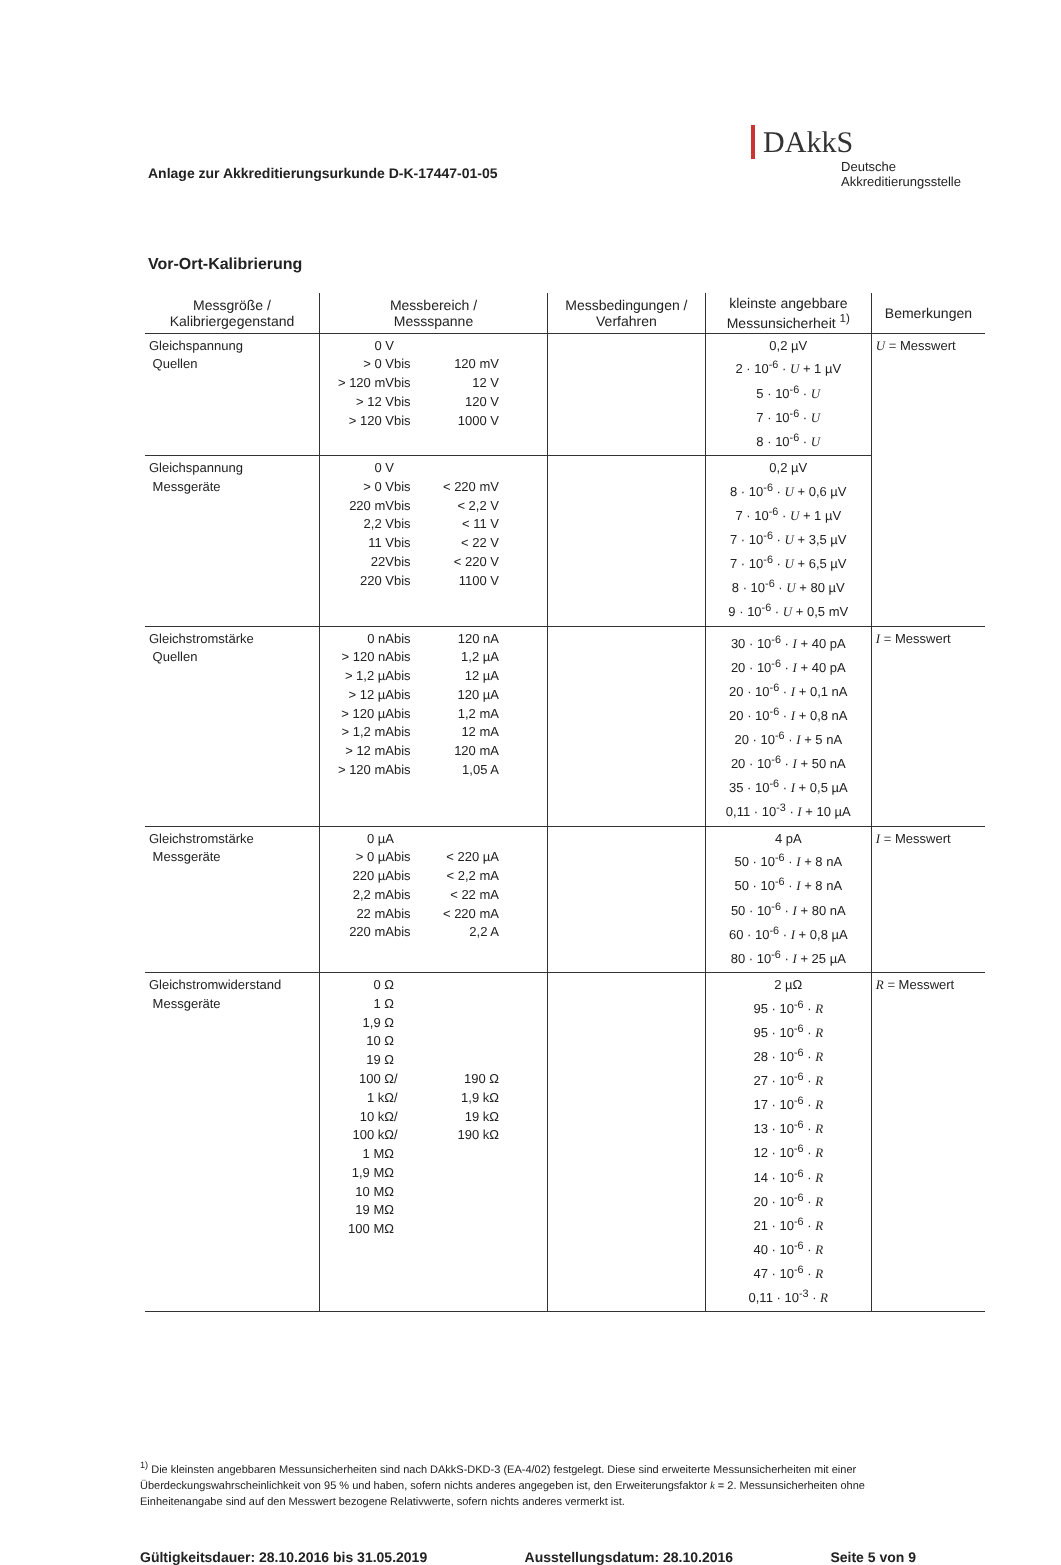Anlage zur Akkreditierungsurkunde D-K-17447-01-05
DAkkS
Deutsche
Akkreditierungsstelle
Vor-Ort-Kalibrierung
| Messgröße / Kalibriergegenstand | Messbereich / Messspanne | Messbedingungen / Verfahren | kleinste angebbare Messunsicherheit <sup>1)</sup> | Bemerkungen |
| --- | --- | --- | --- | --- |
| Gleichspannung Quellen | 0 V > 0 V bis 120 mV > 120 mV bis 12 V > 12 V bis 120 V > 120 V bis 1000 V | | 0,2 µV 2 · 10<sup>-6</sup> · U + 1 µV 5 · 10<sup>-6</sup> · U 7 · 10<sup>-6</sup> · U 8 · 10<sup>-6</sup> · U | U = Messwert |
| Gleichspannung Messgeräte | 0 V > 0 V bis < 220 mV 220 mV bis < 2,2 V 2,2 V bis < 11 V 11 V bis < 22 V 22V bis < 220 V 220 V bis 1100 V | | 0,2 µV 8 · 10<sup>-6</sup> · U + 0,6 µV 7 · 10<sup>-6</sup> · U + 1 µV 7 · 10<sup>-6</sup> · U + 3,5 µV 7 · 10<sup>-6</sup> · U + 6,5 µV 8 · 10<sup>-6</sup> · U + 80 µV 9 · 10<sup>-6</sup> · U + 0,5 mV | |
| Gleichstromstärke Quellen | 0 nA bis 120 nA > 120 nA bis 1,2 µA > 1,2 µA bis 12 µA > 12 µA bis 120 µA > 120 µA bis 1,2 mA > 1,2 mA bis 12 mA > 12 mA bis 120 mA > 120 mA bis 1,05 A | | 30 · 10<sup>-6</sup> · I + 40 pA 20 · 10<sup>-6</sup> · I + 40 pA 20 · 10<sup>-6</sup> · I + 0,1 nA 20 · 10<sup>-6</sup> · I + 0,8 nA 20 · 10<sup>-6</sup> · I + 5 nA 20 · 10<sup>-6</sup> · I + 50 nA 35 · 10<sup>-6</sup> · I + 0,5 µA 0,11 · 10<sup>-3</sup> · I + 10 µA | I = Messwert |
| Gleichstromstärke Messgeräte | 0 µA > 0 µA bis < 220 µA 220 µA bis < 2,2 mA 2,2 mA bis < 22 mA 22 mA bis < 220 mA 220 mA bis 2,2 A | | 4 pA 50 · 10<sup>-6</sup> · I + 8 nA 50 · 10<sup>-6</sup> · I + 8 nA 50 · 10<sup>-6</sup> · I + 80 nA 60 · 10<sup>-6</sup> · I + 0,8 µA 80 · 10<sup>-6</sup> · I + 25 µA | I = Messwert |
| Gleichstromwiderstand Messgeräte | 0 Ω 1 Ω 1,9 Ω 10 Ω 19 Ω 100 Ω / 190 Ω 1 kΩ / 1,9 kΩ 10 kΩ / 19 kΩ 100 kΩ / 190 kΩ 1 MΩ 1,9 MΩ 10 MΩ 19 MΩ 100 MΩ | | 2 µΩ 95 · 10<sup>-6</sup> · R 95 · 10<sup>-6</sup> · R 28 · 10<sup>-6</sup> · R 27 · 10<sup>-6</sup> · R 17 · 10<sup>-6</sup> · R 13 · 10<sup>-6</sup> · R 12 · 10<sup>-6</sup> · R 14 · 10<sup>-6</sup> · R 20 · 10<sup>-6</sup> · R 21 · 10<sup>-6</sup> · R 40 · 10<sup>-6</sup> · R 47 · 10<sup>-6</sup> · R 0,11 · 10<sup>-3</sup> · R | R = Messwert |
<sup>1)</sup> Die kleinsten angebbaren Messunsicherheiten sind nach DAkkS-DKD-3 (EA-4/02) festgelegt. Diese sind erweiterte Messunsicherheiten mit einer Überdeckungswahrscheinlichkeit von 95 % und haben, sofern nichts anderes angegeben ist, den Erweiterungsfaktor k = 2. Messunsicherheiten ohne Einheitenangabe sind auf den Messwert bezogene Relativwerte, sofern nichts anderes vermerkt ist.
Gültigkeitsdauer: 28.10.2016 bis 31.05.2019 Ausstellungsdatum: 28.10.2016 Seite 5 von 9